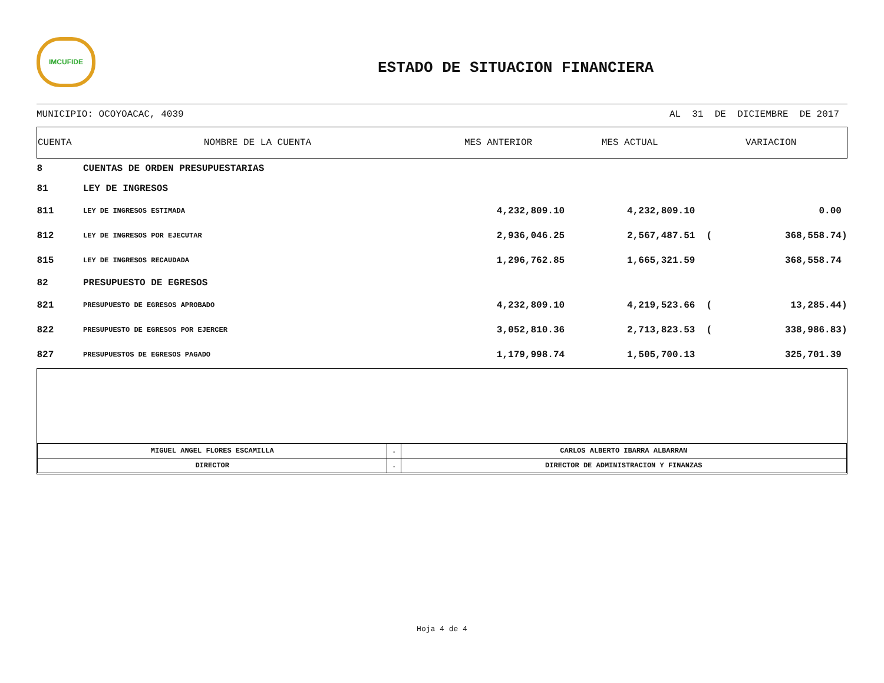IMCUFIDE
ESTADO DE SITUACION FINANCIERA
MUNICIPIO: OCOYOACAC, 4039 AL 31 DE DICIEMBRE DE 2017
| CUENTA | NOMBRE DE LA CUENTA | MES ANTERIOR | MES ACTUAL | VARIACION | |
| --- | --- | --- | --- | --- | --- |
| 8 | CUENTAS DE ORDEN PRESUPUESTARIAS | | | | |
| 81 | LEY DE INGRESOS | | | | |
| 811 | LEY DE INGRESOS ESTIMADA | 4,232,809.10 | 4,232,809.10 | | 0.00 |
| 812 | LEY DE INGRESOS POR EJECUTAR | 2,936,046.25 | 2,567,487.51 | ( | 368,558.74) |
| 815 | LEY DE INGRESOS RECAUDADA | 1,296,762.85 | 1,665,321.59 | | 368,558.74 |
| 82 | PRESUPUESTO DE EGRESOS | | | | |
| 821 | PRESUPUESTO DE EGRESOS APROBADO | 4,232,809.10 | 4,219,523.66 | ( | 13,285.44) |
| 822 | PRESUPUESTO DE EGRESOS POR EJERCER | 3,052,810.36 | 2,713,823.53 | ( | 338,986.83) |
| 827 | PRESUPUESTOS DE EGRESOS PAGADO | 1,179,998.74 | 1,505,700.13 | | 325,701.39 |
| MIGUEL ANGEL FLORES ESCAMILLA | . | CARLOS ALBERTO IBARRA ALBARRAN |
| DIRECTOR | . | DIRECTOR DE ADMINISTRACION Y FINANZAS |
Hoja 4 de 4